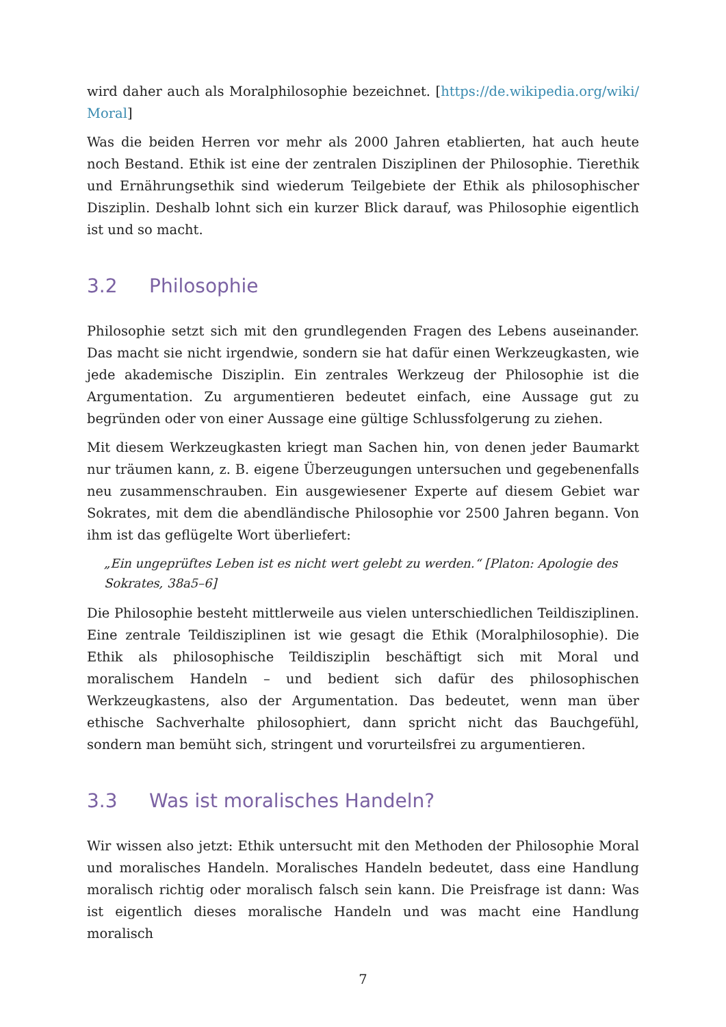wird daher auch als Moralphilosophie bezeichnet. [https://de.wikipedia.org/wiki/ Moral]
Was die beiden Herren vor mehr als 2000 Jahren etablierten, hat auch heute noch Bestand. Ethik ist eine der zentralen Disziplinen der Philosophie. Tierethik und Ernährungsethik sind wiederum Teilgebiete der Ethik als philosophischer Disziplin. Deshalb lohnt sich ein kurzer Blick darauf, was Philosophie eigentlich ist und so macht.
3.2 Philosophie
Philosophie setzt sich mit den grundlegenden Fragen des Lebens auseinander. Das macht sie nicht irgendwie, sondern sie hat dafür einen Werkzeugkasten, wie jede akademische Disziplin. Ein zentrales Werkzeug der Philosophie ist die Argumentation. Zu argumentieren bedeutet einfach, eine Aussage gut zu begründen oder von einer Aussage eine gültige Schlussfolgerung zu ziehen.
Mit diesem Werkzeugkasten kriegt man Sachen hin, von denen jeder Baumarkt nur träumen kann, z. B. eigene Überzeugungen untersuchen und gegebenenfalls neu zusammenschrauben. Ein ausgewiesener Experte auf diesem Gebiet war Sokrates, mit dem die abendländische Philosophie vor 2500 Jahren begann. Von ihm ist das geflügelte Wort überliefert:
„Ein ungeprüftes Leben ist es nicht wert gelebt zu werden.“ [Platon: Apologie des Sokrates, 38a5–6]
Die Philosophie besteht mittlerweile aus vielen unterschiedlichen Teildisziplinen. Eine zentrale Teildisziplinen ist wie gesagt die Ethik (Moralphilosophie). Die Ethik als philosophische Teildisziplin beschäftigt sich mit Moral und moralischem Handeln – und bedient sich dafür des philosophischen Werkzeugkastens, also der Argumentation. Das bedeutet, wenn man über ethische Sachverhalte philosophiert, dann spricht nicht das Bauchgefühl, sondern man bemüht sich, stringent und vorurteilsfrei zu argumentieren.
3.3 Was ist moralisches Handeln?
Wir wissen also jetzt: Ethik untersucht mit den Methoden der Philosophie Moral und moralisches Handeln. Moralisches Handeln bedeutet, dass eine Handlung moralisch richtig oder moralisch falsch sein kann. Die Preisfrage ist dann: Was ist eigentlich dieses moralische Handeln und was macht eine Handlung moralisch
7